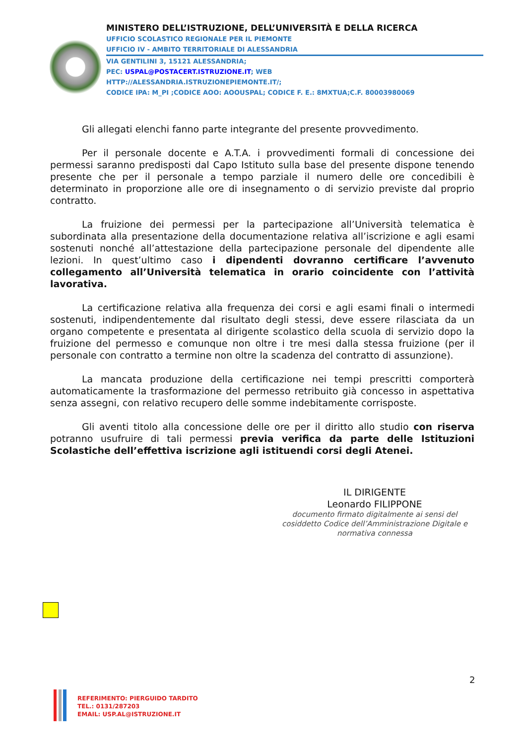MINISTERO DELL’ISTRUZIONE, DELL’UNIVERSITÀ E DELLA RICERCA
UFFICIO SCOLASTICO REGIONALE PER IL PIEMONTE
UFFICIO IV - AMBITO TERRITORIALE DI ALESSANDRIA
VIA GENTILINI 3, 15121 ALESSANDRIA;
PEC: USPAL@POSTACERT.ISTRUZIONE.IT; WEB
HTTP://ALESSANDRIA.ISTRUZIONEPIEMONTE.IT/;
CODICE IPA: M_PI ;CODICE AOO: AOOUSPAL; CODICE F. E.: 8MXTUA;C.F. 80003980069
Gli allegati elenchi fanno parte integrante del presente provvedimento.
Per il personale docente e A.T.A. i provvedimenti formali di concessione dei permessi saranno predisposti dal Capo Istituto sulla base del presente dispone tenendo presente che per il personale a tempo parziale il numero delle ore concedibili è determinato in proporzione alle ore di insegnamento o di servizio previste dal proprio contratto.
La fruizione dei permessi per la partecipazione all’Università telematica è subordinata alla presentazione della documentazione relativa all’iscrizione e agli esami sostenuti nonché all’attestazione della partecipazione personale del dipendente alle lezioni. In quest’ultimo caso i dipendenti dovranno certificare l’avvenuto collegamento all’Università telematica in orario coincidente con l’attività lavorativa.
La certificazione relativa alla frequenza dei corsi e agli esami finali o intermedi sostenuti, indipendentemente dal risultato degli stessi, deve essere rilasciata da un organo competente e presentata al dirigente scolastico della scuola di servizio dopo la fruizione del permesso e comunque non oltre i tre mesi dalla stessa fruizione (per il personale con contratto a termine non oltre la scadenza del contratto di assunzione).
La mancata produzione della certificazione nei tempi prescritti comporterà automaticamente la trasformazione del permesso retribuito già concesso in aspettativa senza assegni, con relativo recupero delle somme indebitamente corrisposte.
Gli aventi titolo alla concessione delle ore per il diritto allo studio con riserva potranno usufruire di tali permessi previa verifica da parte delle Istituzioni Scolastiche dell’effettiva iscrizione agli istituendi corsi degli Atenei.
IL DIRIGENTE
Leonardo FILIPPONE
documento firmato digitalmente ai sensi del cosiddetto Codice dell’Amministrazione Digitale e normativa connessa
2
REFERIMENTO: PIERGUIDO TARDITO
TEL.: 0131/287203
EMAIL: USP.AL@ISTRUZIONE.IT